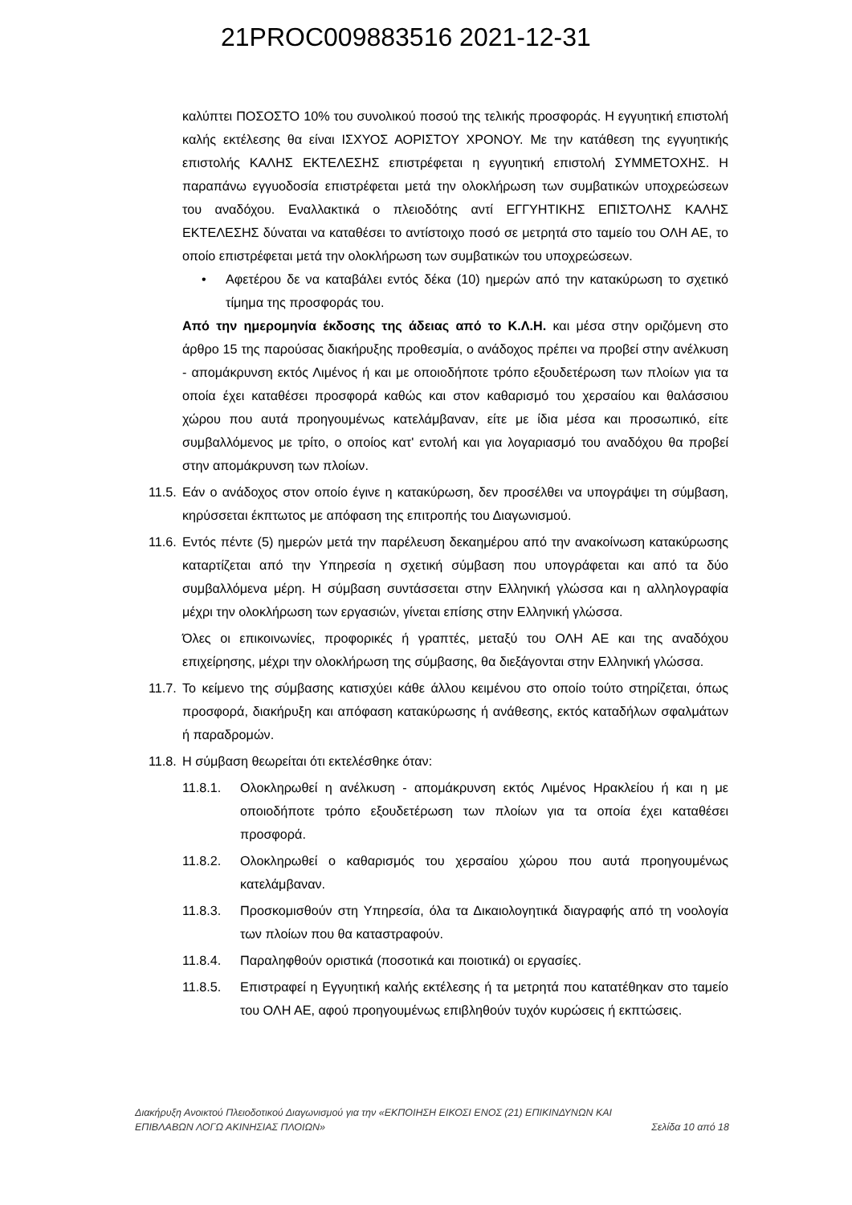21PROC009883516 2021-12-31
καλύπτει ΠΟΣΟΣΤΟ 10% του συνολικού ποσού της τελικής προσφοράς. Η εγγυητική επιστολή καλής εκτέλεσης θα είναι ΙΣΧΥΟΣ ΑΟΡΙΣΤΟΥ ΧΡΟΝΟΥ. Με την κατάθεση της εγγυητικής επιστολής ΚΑΛΗΣ ΕΚΤΕΛΕΣΗΣ επιστρέφεται η εγγυητική επιστολή ΣΥΜΜΕΤΟΧΗΣ. Η παραπάνω εγγυοδοσία επιστρέφεται μετά την ολοκλήρωση των συμβατικών υποχρεώσεων του αναδόχου. Εναλλακτικά ο πλειοδότης αντί ΕΓΓΥΗΤΙΚΗΣ ΕΠΙΣΤΟΛΗΣ ΚΑΛΗΣ ΕΚΤΕΛΕΣΗΣ δύναται να καταθέσει το αντίστοιχο ποσό σε μετρητά στο ταμείο του ΟΛΗ ΑΕ, το οποίο επιστρέφεται μετά την ολοκλήρωση των συμβατικών του υποχρεώσεων.
• Αφετέρου δε να καταβάλει εντός δέκα (10) ημερών από την κατακύρωση το σχετικό τίμημα της προσφοράς του.
Από την ημερομηνία έκδοσης της άδειας από το Κ.Λ.Η. και μέσα στην οριζόμενη στο άρθρο 15 της παρούσας διακήρυξης προθεσμία, ο ανάδοχος πρέπει να προβεί στην ανέλκυση - απομάκρυνση εκτός Λιμένος ή και με οποιοδήποτε τρόπο εξουδετέρωση των πλοίων για τα οποία έχει καταθέσει προσφορά καθώς και στον καθαρισμό του χερσαίου και θαλάσσιου χώρου που αυτά προηγουμένως κατελάμβαναν, είτε με ίδια μέσα και προσωπικό, είτε συμβαλλόμενος με τρίτο, ο οποίος κατ' εντολή και για λογαριασμό του αναδόχου θα προβεί στην απομάκρυνση των πλοίων.
11.5.
Εάν ο ανάδοχος στον οποίο έγινε η κατακύρωση, δεν προσέλθει να υπογράψει τη σύμβαση, κηρύσσεται έκπτωτος με απόφαση της επιτροπής του Διαγωνισμού.
11.6.
Εντός πέντε (5) ημερών μετά την παρέλευση δεκαημέρου από την ανακοίνωση κατακύρωσης καταρτίζεται από την Υπηρεσία η σχετική σύμβαση που υπογράφεται και από τα δύο συμβαλλόμενα μέρη. Η σύμβαση συντάσσεται στην Ελληνική γλώσσα και η αλληλογραφία μέχρι την ολοκλήρωση των εργασιών, γίνεται επίσης στην Ελληνική γλώσσα.
Όλες οι επικοινωνίες, προφορικές ή γραπτές, μεταξύ του ΟΛΗ ΑΕ και της αναδόχου επιχείρησης, μέχρι την ολοκλήρωση της σύμβασης, θα διεξάγονται στην Ελληνική γλώσσα.
11.7.
Το κείμενο της σύμβασης κατισχύει κάθε άλλου κειμένου στο οποίο τούτο στηρίζεται, όπως προσφορά, διακήρυξη και απόφαση κατακύρωσης ή ανάθεσης, εκτός καταδήλων σφαλμάτων ή παραδρομών.
11.8.
Η σύμβαση θεωρείται ότι εκτελέσθηκε όταν:
11.8.1. Ολοκληρωθεί η ανέλκυση - απομάκρυνση εκτός Λιμένος Ηρακλείου ή και η με οποιοδήποτε τρόπο εξουδετέρωση των πλοίων για τα οποία έχει καταθέσει προσφορά.
11.8.2. Ολοκληρωθεί ο καθαρισμός του χερσαίου χώρου που αυτά προηγουμένως κατελάμβαναν.
11.8.3. Προσκομισθούν στη Υπηρεσία, όλα τα Δικαιολογητικά διαγραφής από τη νοολογία των πλοίων που θα καταστραφούν.
11.8.4. Παραληφθούν οριστικά (ποσοτικά και ποιοτικά) οι εργασίες.
11.8.5. Επιστραφεί η Εγγυητική καλής εκτέλεσης ή τα μετρητά που κατατέθηκαν στο ταμείο του ΟΛΗ ΑΕ, αφού προηγουμένως επιβληθούν τυχόν κυρώσεις ή εκπτώσεις.
Διακήρυξη Ανοικτού Πλειοδοτικού Διαγωνισμού για την «ΕΚΠΟΙΗΣΗ ΕΙΚΟΣΙ ΕΝΟΣ (21) ΕΠΙΚΙΝΔΥΝΩΝ ΚΑΙ
ΕΠΙΒΛΑΒΩΝ ΛΟΓΩ ΑΚΙΝΗΣΙΑΣ ΠΛΟΙΩΝ» Σελίδα 10 από 18